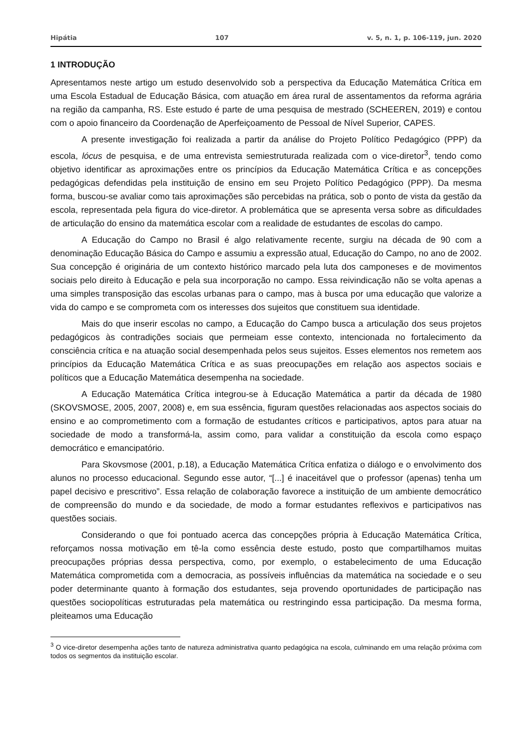Hipátia 107 v. 5, n. 1, p. 106-119, jun. 2020
1 INTRODUÇÃO
Apresentamos neste artigo um estudo desenvolvido sob a perspectiva da Educação Matemática Crítica em uma Escola Estadual de Educação Básica, com atuação em área rural de assentamentos da reforma agrária na região da campanha, RS. Este estudo é parte de uma pesquisa de mestrado (SCHEEREN, 2019) e contou com o apoio financeiro da Coordenação de Aperfeiçoamento de Pessoal de Nível Superior, CAPES.
A presente investigação foi realizada a partir da análise do Projeto Político Pedagógico (PPP) da escola, lócus de pesquisa, e de uma entrevista semiestruturada realizada com o vice-diretor<sup>3</sup>, tendo como objetivo identificar as aproximações entre os princípios da Educação Matemática Crítica e as concepções pedagógicas defendidas pela instituição de ensino em seu Projeto Político Pedagógico (PPP). Da mesma forma, buscou-se avaliar como tais aproximações são percebidas na prática, sob o ponto de vista da gestão da escola, representada pela figura do vice-diretor. A problemática que se apresenta versa sobre as dificuldades de articulação do ensino da matemática escolar com a realidade de estudantes de escolas do campo.
A Educação do Campo no Brasil é algo relativamente recente, surgiu na década de 90 com a denominação Educação Básica do Campo e assumiu a expressão atual, Educação do Campo, no ano de 2002. Sua concepção é originária de um contexto histórico marcado pela luta dos camponeses e de movimentos sociais pelo direito à Educação e pela sua incorporação no campo. Essa reivindicação não se volta apenas a uma simples transposição das escolas urbanas para o campo, mas à busca por uma educação que valorize a vida do campo e se comprometa com os interesses dos sujeitos que constituem sua identidade.
Mais do que inserir escolas no campo, a Educação do Campo busca a articulação dos seus projetos pedagógicos às contradições sociais que permeiam esse contexto, intencionada no fortalecimento da consciência crítica e na atuação social desempenhada pelos seus sujeitos. Esses elementos nos remetem aos princípios da Educação Matemática Crítica e as suas preocupações em relação aos aspectos sociais e políticos que a Educação Matemática desempenha na sociedade.
A Educação Matemática Crítica integrou-se à Educação Matemática a partir da década de 1980 (SKOVSMOSE, 2005, 2007, 2008) e, em sua essência, figuram questões relacionadas aos aspectos sociais do ensino e ao comprometimento com a formação de estudantes críticos e participativos, aptos para atuar na sociedade de modo a transformá-la, assim como, para validar a constituição da escola como espaço democrático e emancipatório.
Para Skovsmose (2001, p.18), a Educação Matemática Crítica enfatiza o diálogo e o envolvimento dos alunos no processo educacional. Segundo esse autor, “[...] é inaceitável que o professor (apenas) tenha um papel decisivo e prescritivo”. Essa relação de colaboração favorece a instituição de um ambiente democrático de compreensão do mundo e da sociedade, de modo a formar estudantes reflexivos e participativos nas questões sociais.
Considerando o que foi pontuado acerca das concepções própria à Educação Matemática Crítica, reforçamos nossa motivação em tê-la como essência deste estudo, posto que compartilhamos muitas preocupações próprias dessa perspectiva, como, por exemplo, o estabelecimento de uma Educação Matemática comprometida com a democracia, as possíveis influências da matemática na sociedade e o seu poder determinante quanto à formação dos estudantes, seja provendo oportunidades de participação nas questões sociopolíticas estruturadas pela matemática ou restringindo essa participação. Da mesma forma, pleiteamos uma Educação
<sup>3</sup> O vice-diretor desempenha ações tanto de natureza administrativa quanto pedagógica na escola, culminando em uma relação próxima com todos os segmentos da instituição escolar.